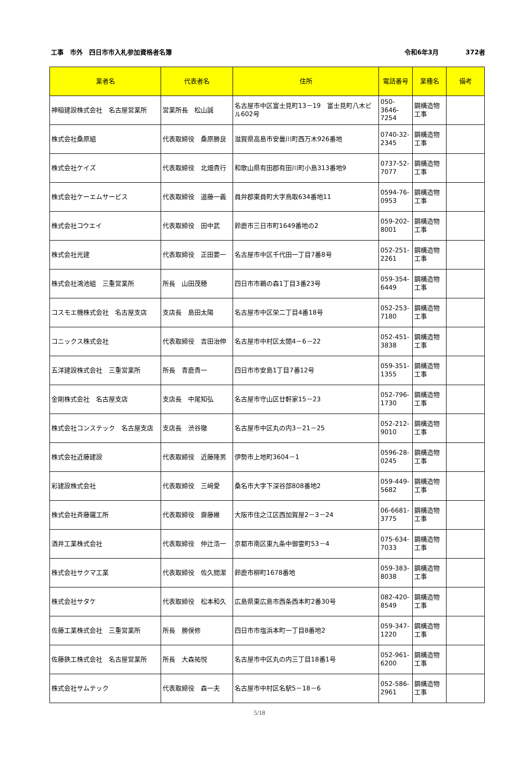工事　市外　四日市市入札参加資格者名簿 令和6年3月 372者
| 業者名 | 代表者名 | 住所 | 電話番号 | 業種名 | 備考 |
| --- | --- | --- | --- | --- | --- |
| 神稲建設株式会社 名古屋営業所 | 営業所長 松山誠 | 名古屋市中区富士見町13－19 富士見町八木ビル602号 | 050-3646-7254 | 鋼構造物工事 | |
| 株式会社桑原組 | 代表取締役 桑原勝良 | 滋賀県高島市安曇川町西万木926番地 | 0740-32-2345 | 鋼構造物工事 | |
| 株式会社ケイズ | 代表取締役 北畑貴行 | 和歌山県有田郡有田川町小島313番地9 | 0737-52-7077 | 鋼構造物工事 | |
| 株式会社ケーエムサービス | 代表取締役 道藤一義 | 員弁郡東員町大字鳥取634番地11 | 0594-76-0953 | 鋼構造物工事 | |
| 株式会社コウエイ | 代表取締役 田中武 | 鈴鹿市三日市町1649番地の2 | 059-202-8001 | 鋼構造物工事 | |
| 株式会社光建 | 代表取締役 正田要一 | 名古屋市中区千代田一丁目7番8号 | 052-251-2261 | 鋼構造物工事 | |
| 株式会社鴻池組 三重営業所 | 所長 山田茂穂 | 四日市市鵜の森1丁目3番23号 | 059-354-6449 | 鋼構造物工事 | |
| コスモエ機株式会社 名古屋支店 | 支店長 島田太陽 | 名古屋市中区栄二丁目4番18号 | 052-253-7180 | 鋼構造物工事 | |
| コニックス株式会社 | 代表取締役 吉田治伸 | 名古屋市中村区太閤4－6－22 | 052-451-3838 | 鋼構造物工事 | |
| 五洋建設株式会社 三重営業所 | 所長 青鹿貴一 | 四日市市安島1丁目7番12号 | 059-351-1355 | 鋼構造物工事 | |
| 金剛株式会社 名古屋支店 | 支店長 中尾知弘 | 名古屋市守山区廿軒家15－23 | 052-796-1730 | 鋼構造物工事 | |
| 株式会社コンステック 名古屋支店 | 支店長 渋谷徹 | 名古屋市中区丸の内3－21－25 | 052-212-9010 | 鋼構造物工事 | |
| 株式会社近藤建設 | 代表取締役 近藤隆男 | 伊勢市上地町3604－1 | 0596-28-0245 | 鋼構造物工事 | |
| 彩建設株式会社 | 代表取締役 三﨑愛 | 桑名市大字下深谷部808番地2 | 059-449-5682 | 鋼構造物工事 | |
| 株式会社斉藤鐵工所 | 代表取締役 齋藤維 | 大阪市住之江区西加賀屋2－3－24 | 06-6681-3775 | 鋼構造物工事 | |
| 酒井工業株式会社 | 代表取締役 仲辻浩一 | 京都市南区東九条中御霊町53－4 | 075-634-7033 | 鋼構造物工事 | |
| 株式会社サクマ工業 | 代表取締役 佐久間潔 | 鈴鹿市柳町1678番地 | 059-383-8038 | 鋼構造物工事 | |
| 株式会社サタケ | 代表取締役 松本和久 | 広島県東広島市西条西本町2番30号 | 082-420-8549 | 鋼構造物工事 | |
| 佐藤工業株式会社 三重営業所 | 所長 勝俣修 | 四日市市塩浜本町一丁目8番地2 | 059-347-1220 | 鋼構造物工事 | |
| 佐藤鉄工株式会社 名古屋営業所 | 所長 大森祐悦 | 名古屋市中区丸の内三丁目18番1号 | 052-961-6200 | 鋼構造物工事 | |
| 株式会社サムテック | 代表取締役 森一夫 | 名古屋市中村区名駅5－18－6 | 052-586-2961 | 鋼構造物工事 | |
5/18